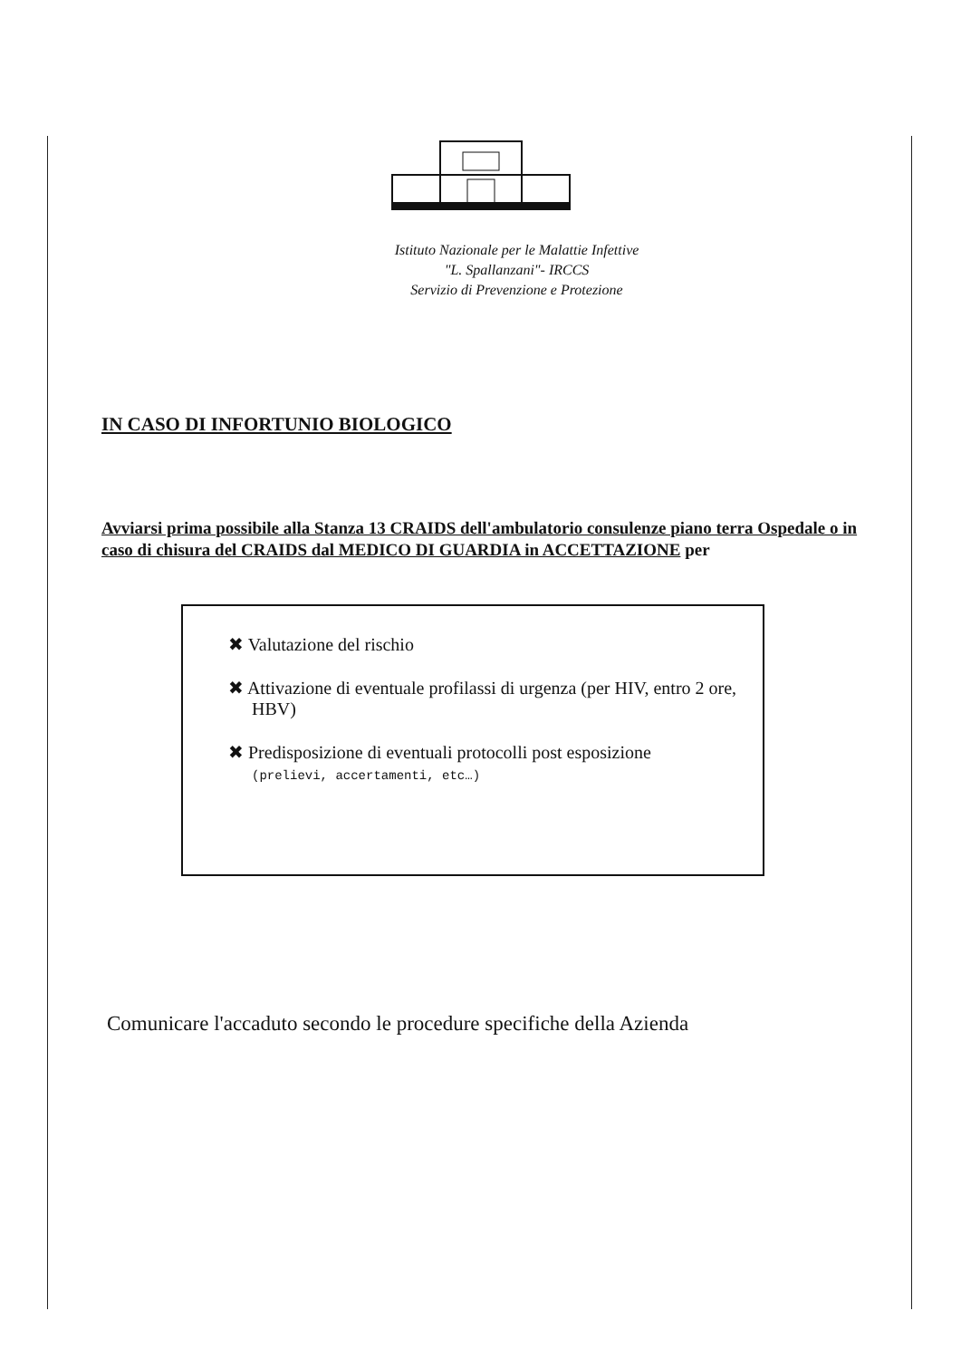Istituto Nazionale per le Malattie Infettive
"L. Spallanzani"- IRCCS
Servizio di Prevenzione e Protezione
IN CASO DI INFORTUNIO BIOLOGICO
Avviarsi prima possibile alla Stanza 13 CRAIDS dell'ambulatorio consulenze piano terra Ospedale o in caso di chisura del CRAIDS dal MEDICO DI GUARDIA in ACCETTAZIONE per
✖ Valutazione del rischio
✖ Attivazione di eventuale profilassi di urgenza (per HIV, entro 2 ore, HBV)
✖ Predisposizione di eventuali protocolli post esposizione
(prelievi, accertamenti, etc…)
Comunicare l'accaduto secondo le procedure specifiche della Azienda